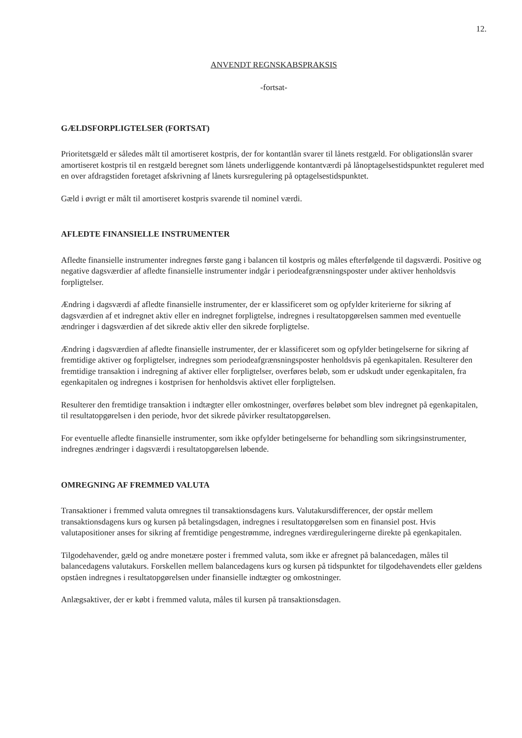12.
ANVENDT REGNSKABSPRAKSIS
-fortsat-
GÆLDSFORPLIGTELSER (FORTSAT)
Prioritetsgæld er således målt til amortiseret kostpris, der for kontantlån svarer til lånets restgæld. For obligationslån svarer amortiseret kostpris til en restgæld beregnet som lånets underliggende kontantværdi på lånoptagelsestidspunktet reguleret med en over afdragstiden foretaget afskrivning af lånets kursregulering på optagelsestidspunktet.
Gæld i øvrigt er målt til amortiseret kostpris svarende til nominel værdi.
AFLEDTE FINANSIELLE INSTRUMENTER
Afledte finansielle instrumenter indregnes første gang i balancen til kostpris og måles efterfølgende til dagsværdi. Positive og negative dagsværdier af afledte finansielle instrumenter indgår i periodeafgrænsningsposter under aktiver henholdsvis forpligtelser.
Ændring i dagsværdi af afledte finansielle instrumenter, der er klassificeret som og opfylder kriterierne for sikring af dagsværdien af et indregnet aktiv eller en indregnet forpligtelse, indregnes i resultatopgørelsen sammen med eventuelle ændringer i dagsværdien af det sikrede aktiv eller den sikrede forpligtelse.
Ændring i dagsværdien af afledte finansielle instrumenter, der er klassificeret som og opfylder betingelserne for sikring af fremtidige aktiver og forpligtelser, indregnes som periodeafgrænsningsposter henholdsvis på egenkapitalen. Resulterer den fremtidige transaktion i indregning af aktiver eller forpligtelser, overføres beløb, som er udskudt under egenkapitalen, fra egenkapitalen og indregnes i kostprisen for henholdsvis aktivet eller forpligtelsen.
Resulterer den fremtidige transaktion i indtægter eller omkostninger, overføres beløbet som blev indregnet på egenkapitalen, til resultatopgørelsen i den periode, hvor det sikrede påvirker resultatopgørelsen.
For eventuelle afledte finansielle instrumenter, som ikke opfylder betingelserne for behandling som sikringsinstrumenter, indregnes ændringer i dagsværdi i resultatopgørelsen løbende.
OMREGNING AF FREMMED VALUTA
Transaktioner i fremmed valuta omregnes til transaktionsdagens kurs. Valutakursdifferencer, der opstår mellem transaktionsdagens kurs og kursen på betalingsdagen, indregnes i resultatopgørelsen som en finansiel post. Hvis valutapositioner anses for sikring af fremtidige pengestrømme, indregnes værdireguleringerne direkte på egenkapitalen.
Tilgodehavender, gæld og andre monetære poster i fremmed valuta, som ikke er afregnet på balancedagen, måles til balancedagens valutakurs. Forskellen mellem balancedagens kurs og kursen på tidspunktet for tilgodehavendets eller gældens opståen indregnes i resultatopgørelsen under finansielle indtægter og omkostninger.
Anlægsaktiver, der er købt i fremmed valuta, måles til kursen på transaktionsdagen.